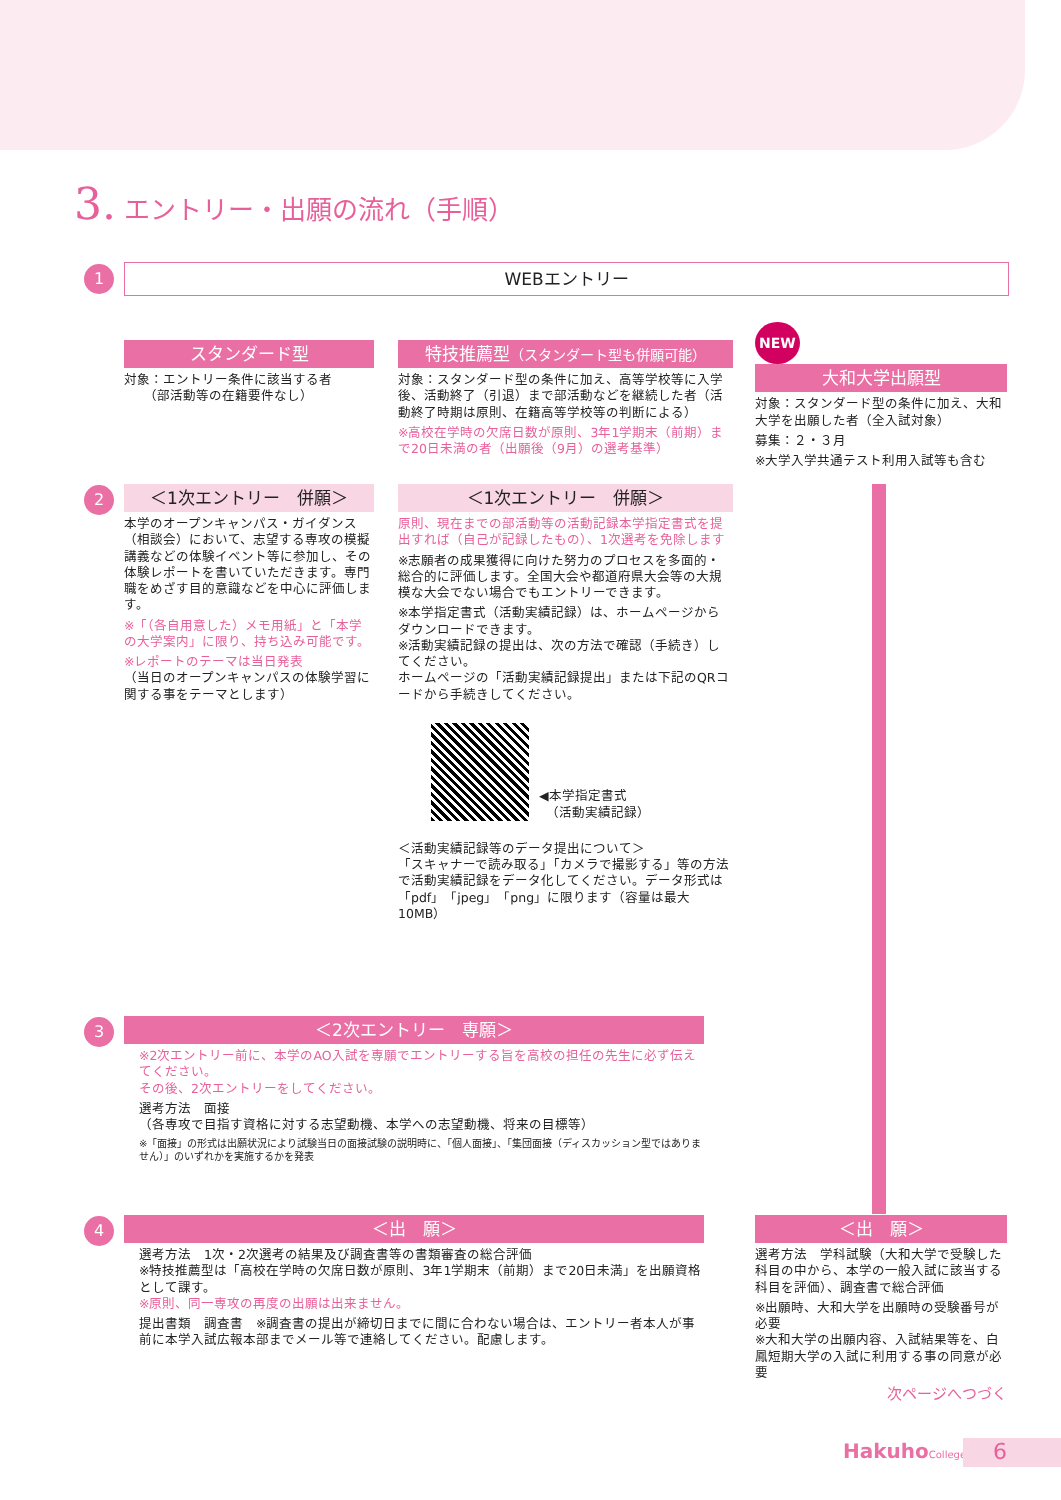3. エントリー・出願の流れ（手順）
1 WEBエントリー
スタンダード型
対象：エントリー条件に該当する者
　　（部活動等の在籍要件なし）
特技推薦型（スタンダート型も併願可能）
対象：スタンダード型の条件に加え、高等学校等に入学後、活動終了（引退）まで部活動などを継続した者（活動終了時期は原則、在籍高等学校等の判断による）
※高校在学時の欠席日数が原則、3年1学期末（前期）まで20日未満の者（出願後（9月）の選考基準）
NEW
大和大学出願型
対象：スタンダード型の条件に加え、大和大学を出願した者（全入試対象）
募集：２・３月
※大学入学共通テスト利用入試等も含む
2
＜1次エントリー　併願＞
本学のオープンキャンパス・ガイダンス（相談会）において、志望する専攻の模擬講義などの体験イベント等に参加し、その体験レポートを書いていただきます。専門職をめざす目的意識などを中心に評価します。
※「（各自用意した）メモ用紙」と「本学の大学案内」に限り、持ち込み可能です。
※レポートのテーマは当日発表
（当日のオープンキャンパスの体験学習に関する事をテーマとします）
＜1次エントリー　併願＞
原則、現在までの部活動等の活動記録本学指定書式を提出すれば（自己が記録したもの）、1次選考を免除します
※志願者の成果獲得に向けた努力のプロセスを多面的・総合的に評価します。全国大会や都道府県大会等の大規模な大会でない場合でもエントリーできます。
※本学指定書式（活動実績記録）は、ホームページからダウンロードできます。
※活動実績記録の提出は、次の方法で確認（手続き）してください。
ホームページの「活動実績記録提出」または下記のQRコードから手続きしてください。
◀本学指定書式
　（活動実績記録）
＜活動実績記録等のデータ提出について＞
「スキャナーで読み取る」「カメラで撮影する」等の方法で活動実績記録をデータ化してください。データ形式は「pdf」「jpeg」「png」に限ります（容量は最大10MB）
3
＜2次エントリー　専願＞
※2次エントリー前に、本学のAO入試を専願でエントリーする旨を高校の担任の先生に必ず伝えてください。
その後、2次エントリーをしてください。
選考方法　面接
（各専攻で目指す資格に対する志望動機、本学への志望動機、将来の目標等）
※「面接」の形式は出願状況により試験当日の面接試験の説明時に、「個人面接」、「集団面接（ディスカッション型ではありません）」のいずれかを実施するかを発表
4
＜出　願＞
選考方法　1次・2次選考の結果及び調査書等の書類審査の総合評価
※特技推薦型は「高校在学時の欠席日数が原則、3年1学期末（前期）まで20日未満」を出願資格として課す。
※原則、同一専攻の再度の出願は出来ません。
提出書類　調査書　※調査書の提出が締切日までに間に合わない場合は、エントリー者本人が事前に本学入試広報本部までメール等で連絡してください。配慮します。
＜出　願＞
選考方法　学科試験（大和大学で受験した科目の中から、本学の一般入試に該当する科目を評価）、調査書で総合評価
※出願時、大和大学を出願時の受験番号が必要
※大和大学の出願内容、入試結果等を、白鳳短期大学の入試に利用する事の同意が必要
次ページへつづく
HakuhoCollege 6